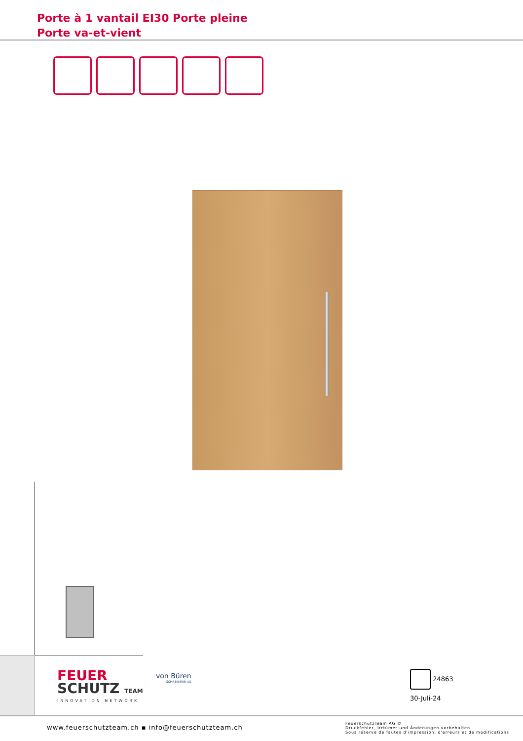Porte à 1 vantail EI30 Porte pleine
Porte va-et-vient
FEUER
SCHUTZ TEAM
INNOVATION NETWORK
von Büren
SCHREINEREI AG
24863
30-Juli-24
www.feuerschutzteam.ch ▪ info@feuerschutzteam.ch
FeuerschutzTeam AG ©
Druckfehler, Irrtümer und Änderungen vorbehalten
Sous réserve de fautes d'impression, d'erreurs et de modifications